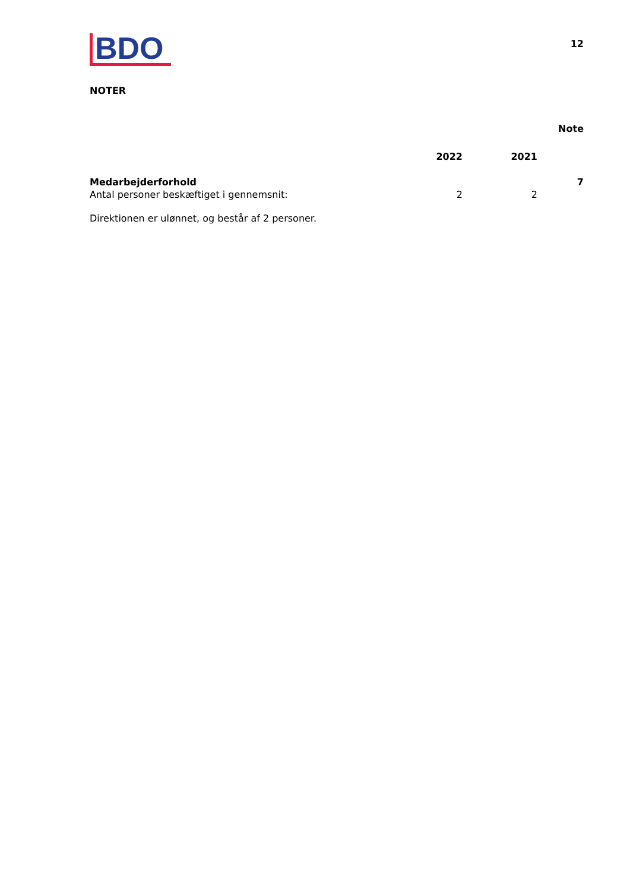BDO
12
NOTER
| | | | Note |
| --- | --- | --- | --- |
| | 2022 | 2021 | |
| Medarbejderforhold | | | 7 |
| Antal personer beskæftiget i gennemsnit: | 2 | 2 | |
Direktionen er ulønnet, og består af 2 personer.